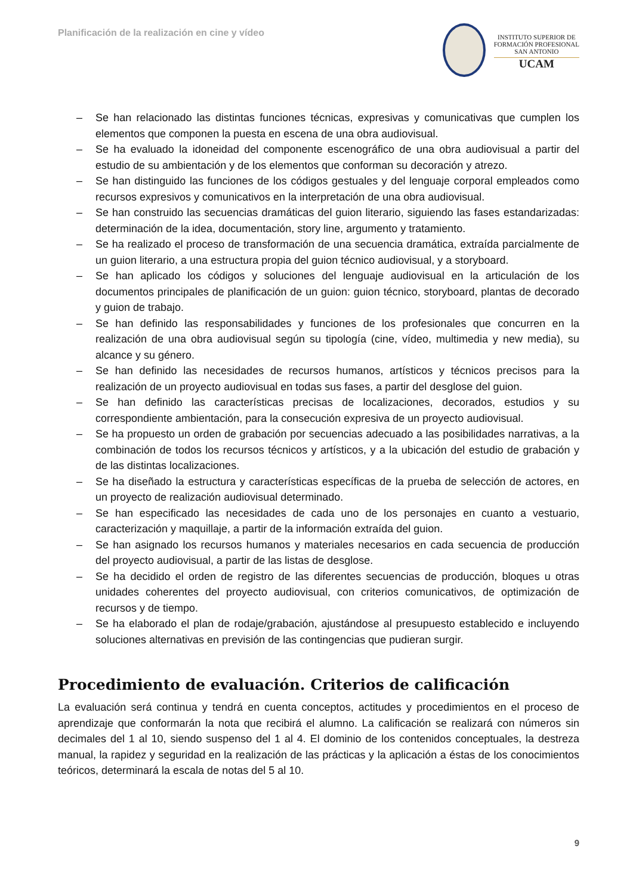Planificación de la realización en cine y vídeo
INSTITUTO SUPERIOR DE
FORMACIÓN PROFESIONAL
SAN ANTONIO
UCAM
– Se han relacionado las distintas funciones técnicas, expresivas y comunicativas que cumplen los elementos que componen la puesta en escena de una obra audiovisual.
– Se ha evaluado la idoneidad del componente escenográfico de una obra audiovisual a partir del estudio de su ambientación y de los elementos que conforman su decoración y atrezo.
– Se han distinguido las funciones de los códigos gestuales y del lenguaje corporal empleados como recursos expresivos y comunicativos en la interpretación de una obra audiovisual.
– Se han construido las secuencias dramáticas del guion literario, siguiendo las fases estandarizadas: determinación de la idea, documentación, story line, argumento y tratamiento.
– Se ha realizado el proceso de transformación de una secuencia dramática, extraída parcialmente de un guion literario, a una estructura propia del guion técnico audiovisual, y a storyboard.
– Se han aplicado los códigos y soluciones del lenguaje audiovisual en la articulación de los documentos principales de planificación de un guion: guion técnico, storyboard, plantas de decorado y guion de trabajo.
– Se han definido las responsabilidades y funciones de los profesionales que concurren en la realización de una obra audiovisual según su tipología (cine, vídeo, multimedia y new media), su alcance y su género.
– Se han definido las necesidades de recursos humanos, artísticos y técnicos precisos para la realización de un proyecto audiovisual en todas sus fases, a partir del desglose del guion.
– Se han definido las características precisas de localizaciones, decorados, estudios y su correspondiente ambientación, para la consecución expresiva de un proyecto audiovisual.
– Se ha propuesto un orden de grabación por secuencias adecuado a las posibilidades narrativas, a la combinación de todos los recursos técnicos y artísticos, y a la ubicación del estudio de grabación y de las distintas localizaciones.
– Se ha diseñado la estructura y características específicas de la prueba de selección de actores, en un proyecto de realización audiovisual determinado.
– Se han especificado las necesidades de cada uno de los personajes en cuanto a vestuario, caracterización y maquillaje, a partir de la información extraída del guion.
– Se han asignado los recursos humanos y materiales necesarios en cada secuencia de producción del proyecto audiovisual, a partir de las listas de desglose.
– Se ha decidido el orden de registro de las diferentes secuencias de producción, bloques u otras unidades coherentes del proyecto audiovisual, con criterios comunicativos, de optimización de recursos y de tiempo.
– Se ha elaborado el plan de rodaje/grabación, ajustándose al presupuesto establecido e incluyendo soluciones alternativas en previsión de las contingencias que pudieran surgir.
Procedimiento de evaluación. Criterios de calificación
La evaluación será continua y tendrá en cuenta conceptos, actitudes y procedimientos en el proceso de aprendizaje que conformarán la nota que recibirá el alumno. La calificación se realizará con números sin decimales del 1 al 10, siendo suspenso del 1 al 4. El dominio de los contenidos conceptuales, la destreza manual, la rapidez y seguridad en la realización de las prácticas y la aplicación a éstas de los conocimientos teóricos, determinará la escala de notas del 5 al 10.
9